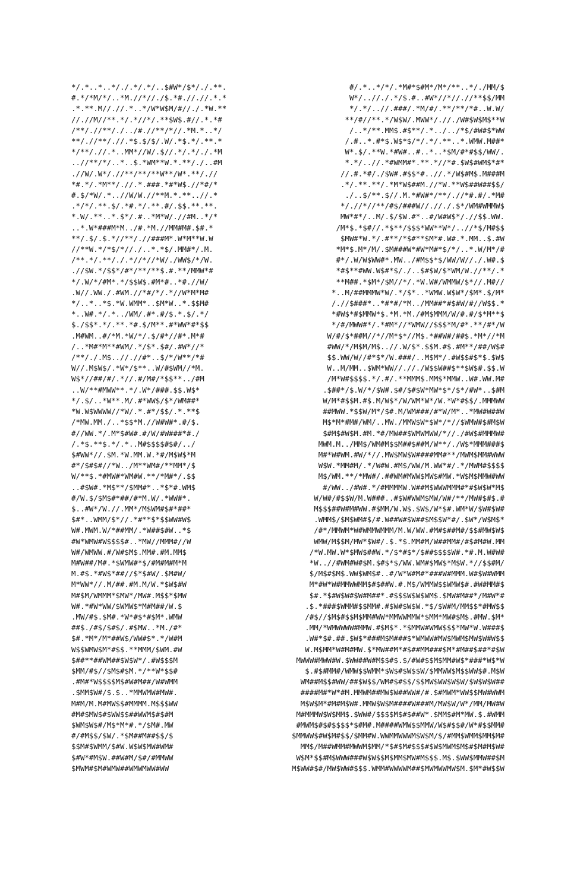*/.*..*..*/./.*/.*/..$#W*/$*/./.**.
#.*/*M/*/..*M.//*//./$.*#.//.//.*.*
.*.**.M//.//.*..*/W*W$M/#//./.*W.**
//.//M//**.*/.*//*/.**$W$.#//.*.*#
/**/.//**/./../#.//**/*//.*M.*..*/
**/.//**/.//.*$.$/$/.W/.*$.*/.**.*
*/**/.//.*..MM*//W/.$//.*/.*/./.*M
..//**/*/..*..$.*WM**W.*.**/./..#M
.//W/.W*/.//**/**/**W**/W*.**/.//
*#.*/.*M**/.//.*.###.*#*W$.//*#/*
#.$/*W/.*..//W/W.//**M.*.**..//.*
.*/*/.**.$/.*#.*/.**.#/.$$.**.**.
*.W/.**..*.$*/.#..*M*W/.//#M..*/*
..*.W*###M*M../#.*M.//MM#M#.$#.*
**/.$/.$.*//**/.//###M*.W*M**W.W
//**W.*/*$/*//./..*.*$/.MM#*/.M.
/**.*/.**/./.*//*//*W/./WW$/*/W.
.//$W.*/$$*/#*/**/**$.#.**/MMW*#
*/.W/*/#M*.*/$$W$.#M*#..*#.//W/
.W//.WW./.#WM.//*#/*/.*//W*M*M#
*/..*..*$.*W.WMM*..$M*W..*.$$M#
*..W#.*/.*../WM/.#*.#/$.*.$/.*/
$./$$*.*/.**.*#.$/M**.#*WW*#*$$
.M#WM..#/*M.*W/*/.$/#*//#*.M*#
/..*M#*M**#WM/.*/$*.$#/.#W*//*
/**/./.M$..//.//#*..$/*/W**/*#
W//.M$W$/.*W*/$**..W/#$WM//*M.
W$*//##/#/.*//.#/M#/*$$**../#M
..W/**#MWW**.*/.W*/###.$$.W$*
*/.$/..*W**.M/.#*WW$/$*/WM##*
*W.W$WWWW//*W/.*.#*/$$/.*.**$
/*MW.MM./..*$$*M.//W#W#*.#/$.
#//WW.*/.M*$#W#.#/W/#W###*#./
/.*$.**$.*/.*..M#$$$$#$#/../
$#WW*//.$M.*W.MM.W.*#/M$W$*M
#*/$#$#//*W../M**WM#/**MM*/$
W/**$.*#MW#*WM#W.**/*M#*/.$$
..#$W#.*M$**/$MM#*..*$*#.WM$
#/W.$/$M$#*##/#*M.W/.*WW#*.
$..#W*/W.//.MM*/M$WM#$#*##*
$#*..WMM/$*//.*#**$*$$WW#W$
W#.MWM.W/*##MM/.*W##$#W..*$
#W*WMW#W$$$$#..*MW//MMM#//W
W#/WMWW.#/W#$M$.MM#.#M.MM$
M#W##/M#.*$WMW#*$/#M#M#M*M
M.#$.*#W$*##//$*$#W/.$M#W/
M*WW*//.M/##.#M.M/W.*$W$#W
M#$M/WMMM*$MW*/MW#.M$$*$MW
W#.*#W*WW/$WMW$*M#M##/W.$
.MW/#$.$M#.*W*#$*#$M*.WMW
##$./#$/$#$/.#$MW..*M./#*
$#.*M*/M*##W$/WW#$*.*/W#M
W$$WMW$M*#$$.**MMM/$WM.#W
$##**##WM##$W$W*/.#W$$$M
$MM/#$//$M$#$M.*/**W*$$#
.#M#*W$$$$M$#W#M##/W#WMM
.$MM$W#/$.$..*MMWMW#MW#.
M#M/M.M#MW$$#MMMM.M$$$WW
#M#$MW$#$WW$$##WWM$#$#M
$WM$W$#/M$*M*#.*/$M#.MW
#/#M$$/$W/.*$M##M##$$/$
$$M#$WMM/$#W.W$W$MW#WM#
$#W*#M$W.##W#M/$#/#MMWW
$MWM#$M#WMW##WMWMWW#WW
#/.*..*/*/.*M#*$#M*/M*/**..*/./MM/$
W*/..//./.*/$.#..#W*//*//.//**$$/MM
*/.*/..//.###/.*M/#/.**/**/*#..W.W/
**/#//**.*/W$W/.MWW*/.//./W#$W$M$**W
/..*/**.MM$.#$**/.*../../*$/#W#$*WW
/.#..*.#*$.W$*$/*/.*/.**..*.WMW.M##*
W*.$/.**W.*#W#..#..*..*$M/#*#$$/WW/.
*.*/..//.*#WMM#*.**.*//*#.$W$#WM$*#*
//.#.*#/./$W#.#$$*#..//.*/W$#M$.M###M
.*/.**.**/.*M*W$##M.//*W.**W$##W##$$/
./..$/**.$//.M.*#W#*/**/.//*#.#/.*M#
*/.//*//**/#$/###W//.//./.$*/WM#WMMW$
MW*#*/..M/.$/$W.#*..#/W#W$*/.//$$.WW.
/M*$.*$#//.*$**/$$$*WW**W*/..//*$/M#$$
$MW#*W.*/.#**/*$#**$M*#.W#.*.MM..$.#W
*M*$.M*/M/.$M###W*#W*M#*$/*/..*.W/M*/#
#*/.W/W$WW#*.MW../#M$$*$/WW/W//./.W#.$
*#$**#WW.W$#*$/./..$#$W/$*WM/W.//**/.*
**M##.*$M*/$M//*/.*W.W#/WMMW/$*//.M#//
*..M/##MMMW*W/.*/$*..*WMW.W$W*/$M*.$/M*
/.//$###*..*#*#/*M../MM##*#$#W/#//W$$.*
*#W$*#$MMW*$.*M.*M./#M$MMM/W/#.#/$*M**$
*/#/MWW#*/.*#M*//*WMW//$$$*M/#*.**/#*/W
W/#/$*##M//*//M*$*//M$.*##W#/##$.*M*//*M
#WW/*/M$M/M$..//.W/$*.$$M.#$.#M**/##/W$#
$$.WW/W//#*$*/W.###/..M$M*/.#W$$#$*$.$W$
W..M/MM..$WM*WW//.//./W$$W##$**$W$#.$$.W
/M*W#$$$$.*/.#/.**MMM$.MM$*MMW..W#.WW.M#
.$##*/$.W/*/$W#.$#/$#$W*MW*$*/$*/#W*..$#M
W/M*#$$M.#$.M/W$*/W/WM*W*/W.*W*#$$/.MMMWW
##MWW.*$$W/M*/$#.M/WM###/#*W/M*..*MW#W##W
M$*M*#M#/WM/..MW./MMW$W*$W*/*//$WMW#$#M$W
$#M$#W$M.#M.*#/MW##$WMWMWW/*//./#W$#MMMW#
MWM.M../MM$/WM#M$$M##$##M/W**/./W$*MMM###$
M#*W#WM.#W/*//.MW$MW$W####MM#**/MWM$MM#WWW
W$W.*MM#M/.*/W#W.#M$/WW/M.WW*#/.*/MWM#$$$$
M$/WM.**/*MW#/.##WM#MWW$MW$#MW.*W$M$MMW#WW
#/WW../#W#.*/#MMMMW.W##M$WWWMMM#*#$W$W*M$
W/W#/#$$W/M.W###..#$W#WWM$MW/W#/**/MW#$#$.#
M$$$##W#M#WW.#$MM/W.W$.$W$/W*$#.WM*W/$W#$W#
.WMM$/$M$WM#$/#.W##W#$W##$M$$W*#/.$W*/W$M$*
/#*/MMWM*W#WMMWMMM/M.W/WW.#M#$##M#/$$#MW$W$
WMW/M$$M/MW*$W#/.$.*$.MM#M/W##MM#/#$#M#W.MM
/*W.MW.W*$MW$##W.*/$*#$*/$##$$$$W#.*#.M.W#W#
*W..//#WM#W#$M.$#$*$/WW.WM#$MW$*M$W.*//$$#M/
$/M$#$M$.WW$WM$#..#/W*W#M#*###W#MMM.W#$W#WMM
M*#W*W#MMWWMM$#$##W.#.M$/WMMW$$WMW$#.#W#MM#$
$#.*$#W$W#$W#M##*.#$$$W$W$WM$.$MW#M##*/M#W*#
.$.*###$WMM#$$MM#.#$W#$W$W.*$/$W#M/MM$$*#MW$$
/#$//$M$#$$M$MM#WW*MMWWMMW*$MM*MW#$M$.#MW.$M*
.MM/*WMWWWW#MMW.#$M$*.*$MMW#WMW$$$*MW*W.W###$
.W#*$#.##.$W$*###M$M###$*WMWW#MW$MWM$MW$W#W$$
W.M$MM*W#M#MW.$*MW##M*#$##MM###$M*#M##$##*#$W
MWWW#MWW#W.$WW##W#M$$#$.$/#W#$$M$MM#W$*###*W$*W
$.#$#MM#/WMW$$WMM*$W$#$W$$W/$MMWW$M$$WW$#.M$W
WM##M$$#WW/##$W$$/WM#$#$$/$$MW$WW$W$W/$W$W$W##
####M#*W*#M.MMWM##MW$W##WW#/#.$#MWM*WW$$MW#WWM
M$W$M*#M#M$W#.MMW$W$M####W###M/MW$W/W*/MM/MW#W
M#MMMW$W$MM$.$WW#/$$$$M$#$##W*.$MM$#M*MW.$.#WMM
#MWM$#$#$$$$*$#M#.M####WMW$$MMW/W$#$$#/W*#$$MM#
$MMWW$#W$M#$$/$MM#W.WWMMWWWM$W$M/$/#MM$WMM$MM$M#
MM$/M##WMM#MWWM$MM/*$#$M#$$$#$W$MWM$M$#$M#M$W#
W$M*$$#M$WWW###W$W$$M$MM$MW#M$$$.M$.$WW$MMW##$M
M$WW#$#/MW$WW#$$$.WMM#WWWWM##$MWMWWMW$M.$M*#W$$W